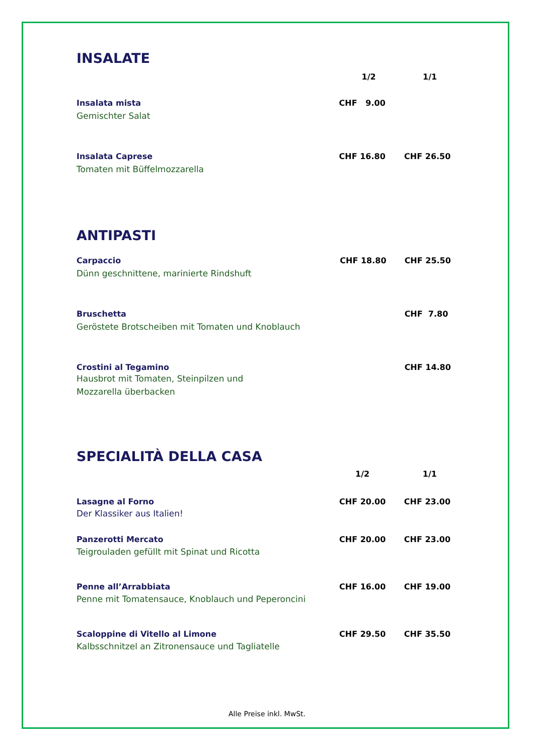INSALATE
| | 1/2 | 1/1 |
| --- | --- | --- |
| Insalata mista Gemischter Salat | CHF 9.00 | |
| Insalata Caprese Tomaten mit Büffelmozzarella | CHF 16.80 | CHF 26.50 |
ANTIPASTI
| Carpaccio Dünn geschnittene, marinierte Rindshuft | CHF 18.80 | CHF 25.50 |
| Bruschetta Geröstete Brotscheiben mit Tomaten und Knoblauch | | CHF 7.80 |
| Crostini al Tegamino Hausbrot mit Tomaten, Steinpilzen und Mozzarella überbacken | | CHF 14.80 |
SPECIALITÀ DELLA CASA
| | 1/2 | 1/1 |
| --- | --- | --- |
| Lasagne al Forno Der Klassiker aus Italien! | CHF 20.00 | CHF 23.00 |
| Panzerotti Mercato Teigrouladen gefüllt mit Spinat und Ricotta | CHF 20.00 | CHF 23.00 |
| Penne all’Arrabbiata Penne mit Tomatensauce, Knoblauch und Peperoncini | CHF 16.00 | CHF 19.00 |
| Scaloppine di Vitello al Limone Kalbsschnitzel an Zitronensauce und Tagliatelle | CHF 29.50 | CHF 35.50 |
Alle Preise inkl. MwSt.